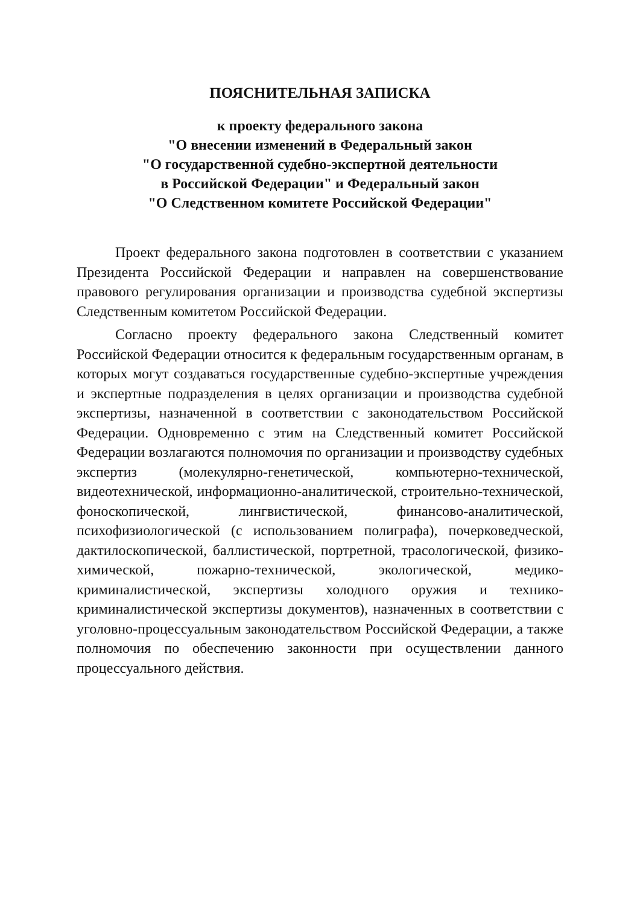ПОЯСНИТЕЛЬНАЯ ЗАПИСКА
к проекту федерального закона
"О внесении изменений в Федеральный закон
"О государственной судебно-экспертной деятельности
в Российской Федерации" и Федеральный закон
"О Следственном комитете Российской Федерации"
Проект федерального закона подготовлен в соответствии с указанием Президента Российской Федерации и направлен на совершенствование правового регулирования организации и производства судебной экспертизы Следственным комитетом Российской Федерации.
Согласно проекту федерального закона Следственный комитет Российской Федерации относится к федеральным государственным органам, в которых могут создаваться государственные судебно-экспертные учреждения и экспертные подразделения в целях организации и производства судебной экспертизы, назначенной в соответствии с законодательством Российской Федерации. Одновременно с этим на Следственный комитет Российской Федерации возлагаются полномочия по организации и производству судебных экспертиз (молекулярно-генетической, компьютерно-технической, видеотехнической, информационно-аналитической, строительно-технической, фоноскопической, лингвистической, финансово-аналитической, психофизиологической (с использованием полиграфа), почерковедческой, дактилоскопической, баллистической, портретной, трасологической, физико-химической, пожарно-технической, экологической, медико-криминалистической, экспертизы холодного оружия и технико-криминалистической экспертизы документов), назначенных в соответствии с уголовно-процессуальным законодательством Российской Федерации, а также полномочия по обеспечению законности при осуществлении данного процессуального действия.